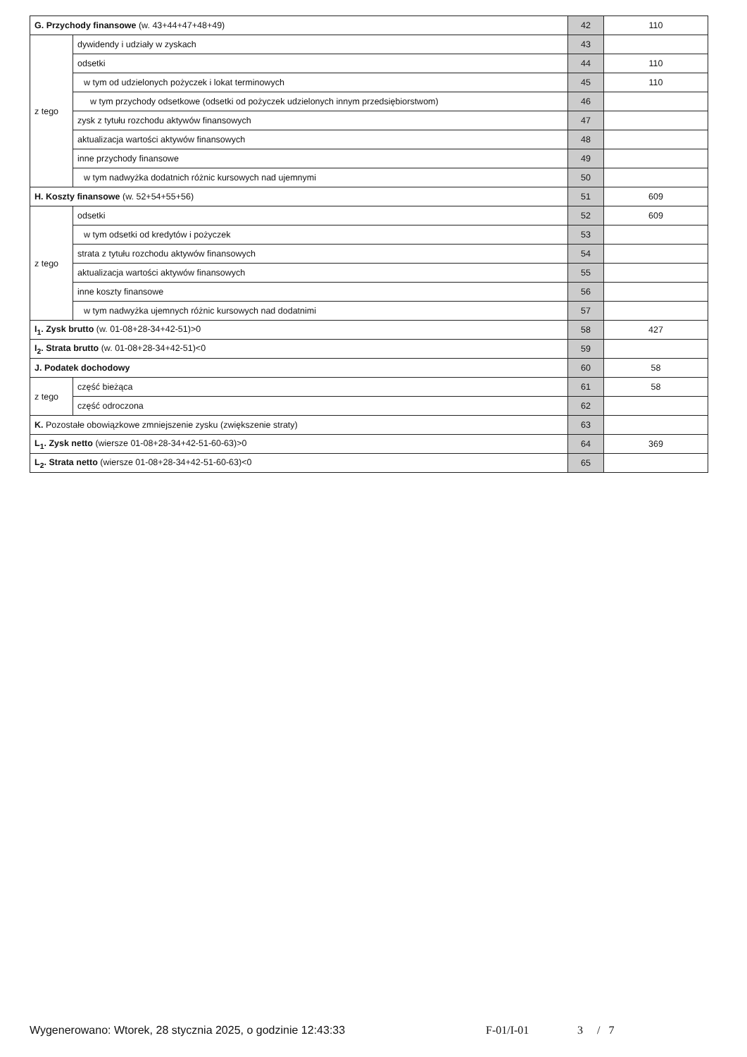| G. Przychody finansowe (w. 43+44+47+48+49) | | 42 | 110 |
| z tego | dywidendy i udziały w zyskach | 43 | |
| | odsetki | 44 | 110 |
| | w tym od udzielonych pożyczek i lokat terminowych | 45 | 110 |
| | w tym przychody odsetkowe (odsetki od pożyczek udzielonych innym przedsiębiorstwom) | 46 | |
| | zysk z tytułu rozchodu aktywów finansowych | 47 | |
| | aktualizacja wartości aktywów finansowych | 48 | |
| | inne przychody finansowe | 49 | |
| | w tym nadwyżka dodatnich różnic kursowych nad ujemnymi | 50 | |
| H. Koszty finansowe (w. 52+54+55+56) | | 51 | 609 |
| z tego | odsetki | 52 | 609 |
| | w tym odsetki od kredytów i pożyczek | 53 | |
| | strata z tytułu rozchodu aktywów finansowych | 54 | |
| | aktualizacja wartości aktywów finansowych | 55 | |
| | inne koszty finansowe | 56 | |
| | w tym nadwyżka ujemnych różnic kursowych nad dodatnimi | 57 | |
| I<sub>1</sub>. Zysk brutto (w. 01-08+28-34+42-51)>0 | | 58 | 427 |
| I<sub>2</sub>. Strata brutto (w. 01-08+28-34+42-51)<0 | | 59 | |
| J. Podatek dochodowy | | 60 | 58 |
| z tego | część bieżąca | 61 | 58 |
| | część odroczona | 62 | |
| K. Pozostałe obowiązkowe zmniejszenie zysku (zwiększenie straty) | | 63 | |
| L<sub>1</sub>. Zysk netto (wiersze 01-08+28-34+42-51-60-63)>0 | | 64 | 369 |
| L<sub>2</sub>. Strata netto (wiersze 01-08+28-34+42-51-60-63)<0 | | 65 | |
Wygenerowano: Wtorek, 28 stycznia 2025, o godzinie 12:43:33 F-01/I-01 3 / 7